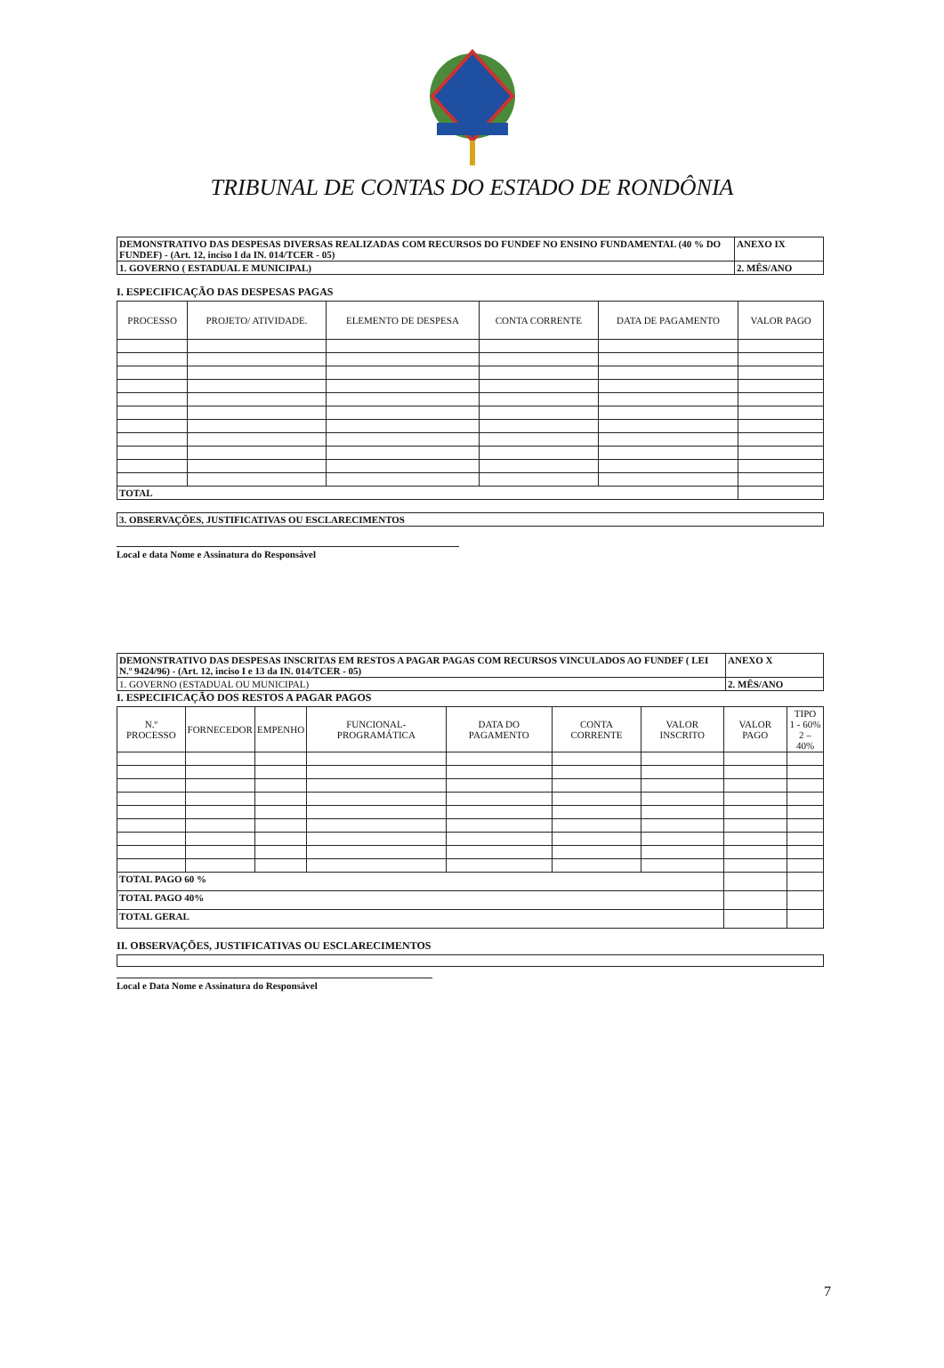TRIBUNAL DE CONTAS DO ESTADO DE RONDÔNIA
| DEMONSTRATIVO DAS DESPESAS DIVERSAS REALIZADAS COM RECURSOS DO FUNDEF NO ENSINO FUNDAMENTAL (40 % DO FUNDEF) - (Art. 12, inciso I da IN. 014/TCER - 05) | ANEXO IX |
| 1. GOVERNO ( ESTADUAL E MUNICIPAL) | 2. MÊS/ANO |
I. ESPECIFICAÇÃO DAS DESPESAS PAGAS
| PROCESSO | PROJETO/ ATIVIDADE. | ELEMENTO DE DESPESA | CONTA CORRENTE | DATA DE PAGAMENTO | VALOR PAGO |
| --- | --- | --- | --- | --- | --- |
| TOTAL | | | | | |
| 3. OBSERVAÇÕES, JUSTIFICATIVAS OU ESCLARECIMENTOS |
Local e data Nome e Assinatura do Responsável
| DEMONSTRATIVO DAS DESPESAS INSCRITAS EM RESTOS A PAGAR PAGAS COM RECURSOS VINCULADOS AO FUNDEF ( LEI N.º 9424/96) - (Art. 12, inciso I e 13 da IN. 014/TCER - 05) | ANEXO X |
| 1. GOVERNO (ESTADUAL OU MUNICIPAL) | 2. MÊS/ANO |
I. ESPECIFICAÇÃO DOS RESTOS A PAGAR PAGOS
| N.º PROCESSO | FORNECEDOR | EMPENHO | FUNCIONAL-PROGRAMÁTICA | DATA DO PAGAMENTO | CONTA CORRENTE | VALOR INSCRITO | VALOR PAGO | TIPO 1 - 60% 2 – 40% |
| --- | --- | --- | --- | --- | --- | --- | --- | --- |
| TOTAL PAGO 60 % | | | | | | | | |
| TOTAL PAGO 40% | | | | | | | | |
| TOTAL GERAL | | | | | | | | |
II. OBSERVAÇÕES, JUSTIFICATIVAS OU ESCLARECIMENTOS
Local e Data Nome e Assinatura do Responsável
7